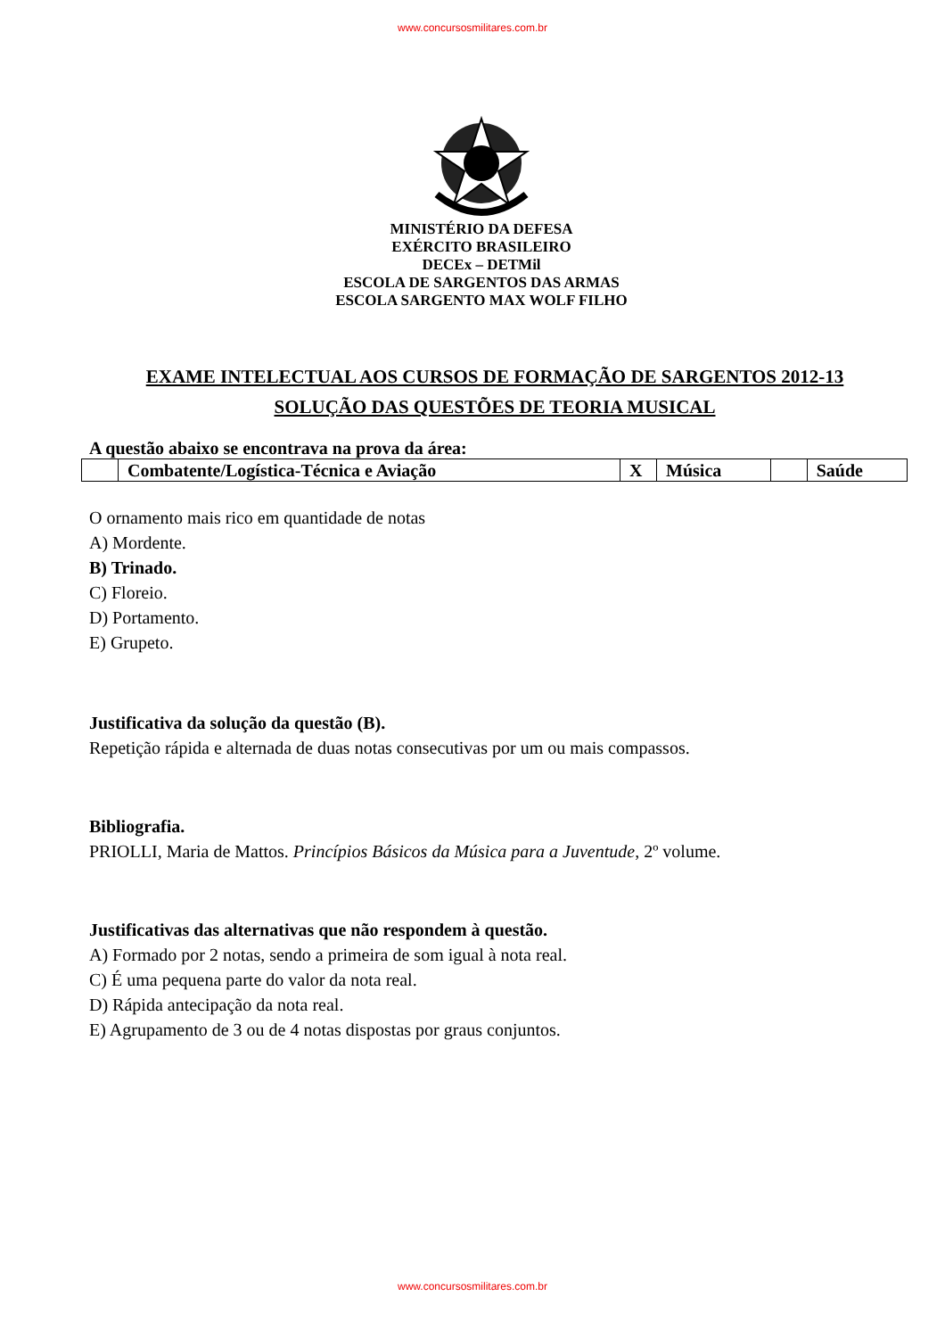www.concursosmilitares.com.br
MINISTÉRIO DA DEFESA
EXÉRCITO BRASILEIRO
DECEx – DETMil
ESCOLA DE SARGENTOS DAS ARMAS
ESCOLA SARGENTO MAX WOLF FILHO
EXAME INTELECTUAL AOS CURSOS DE FORMAÇÃO DE SARGENTOS 2012-13
SOLUÇÃO DAS QUESTÕES DE TEORIA MUSICAL
A questão abaixo se encontrava na prova da área:
| | Combatente/Logística-Técnica e Aviação | X | Música | | Saúde |
O ornamento mais rico em quantidade de notas
A) Mordente.
B) Trinado.
C) Floreio.
D) Portamento.
E) Grupeto.
Justificativa da solução da questão (B).
Repetição rápida e alternada de duas notas consecutivas por um ou mais compassos.
Bibliografia.
PRIOLLI, Maria de Mattos. Princípios Básicos da Música para a Juventude, 2º volume.
Justificativas das alternativas que não respondem à questão.
A) Formado por 2 notas, sendo a primeira de som igual à nota real.
C) É uma pequena parte do valor da nota real.
D) Rápida antecipação da nota real.
E) Agrupamento de 3 ou de 4 notas dispostas por graus conjuntos.
www.concursosmilitares.com.br